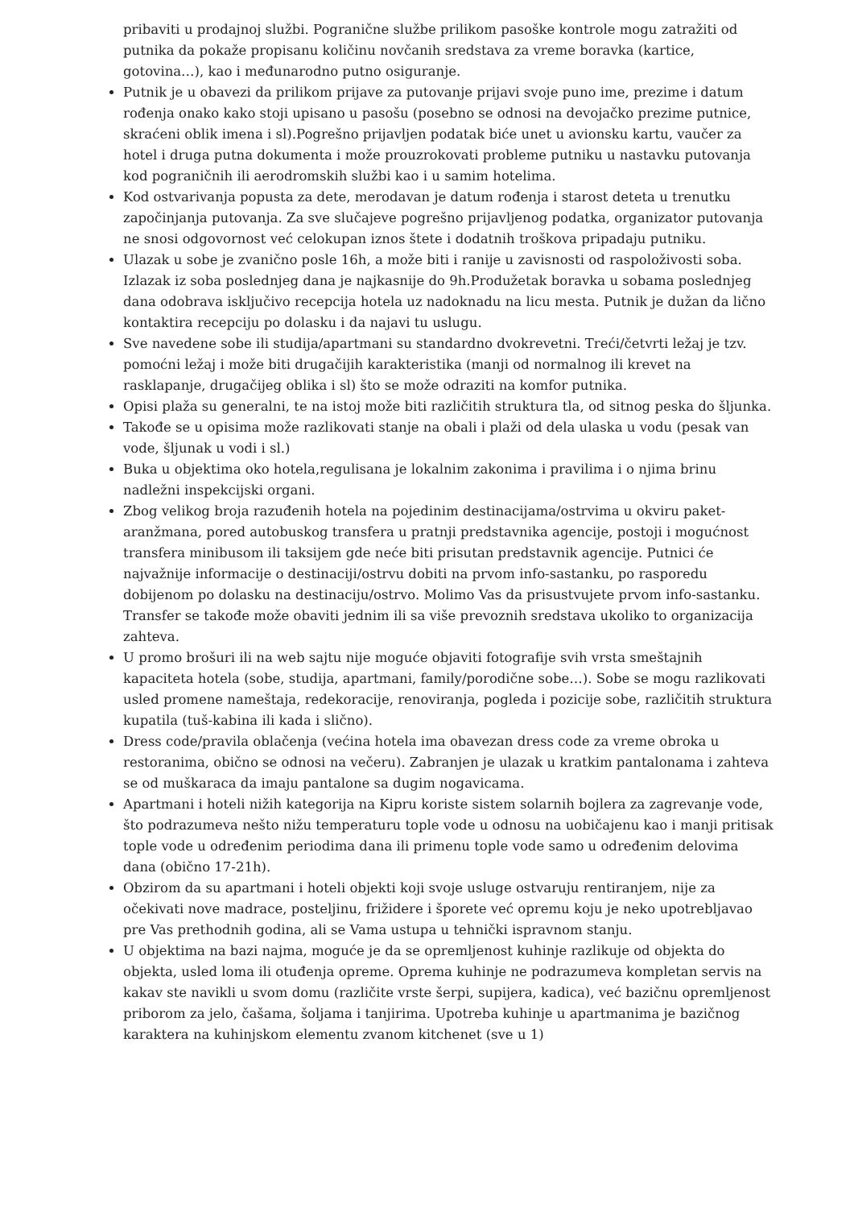pribaviti u prodajnoj službi. Pogranične službe prilikom pasoške kontrole mogu zatražiti od putnika da pokaže propisanu količinu novčanih sredstava za vreme boravka (kartice, gotovina…), kao i međunarodno putno osiguranje.
Putnik je u obavezi da prilikom prijave za putovanje prijavi svoje puno ime, prezime i datum rođenja onako kako stoji upisano u pasošu (posebno se odnosi na devojačko prezime putnice, skraćeni oblik imena i sl).Pogrešno prijavljen podatak biće unet u avionsku kartu, vaučer za hotel i druga putna dokumenta i može prouzrokovati probleme putniku u nastavku putovanja kod pograničnih ili aerodromskih službi kao i u samim hotelima.
Kod ostvarivanja popusta za dete, merodavan je datum rođenja i starost deteta u trenutku započinjanja putovanja. Za sve slučajeve pogrešno prijavljenog podatka, organizator putovanja ne snosi odgovornost već celokupan iznos štete i dodatnih troškova pripadaju putniku.
Ulazak u sobe je zvanično posle 16h, a može biti i ranije u zavisnosti od raspoloživosti soba. Izlazak iz soba poslednjeg dana je najkasnije do 9h.Produžetak boravka u sobama poslednjeg dana odobrava isključivo recepcija hotela uz nadoknadu na licu mesta. Putnik je dužan da lično kontaktira recepciju po dolasku i da najavi tu uslugu.
Sve navedene sobe ili studija/apartmani su standardno dvokrevetni. Treći/četvrti ležaj je tzv. pomoćni ležaj i može biti drugačijih karakteristika (manji od normalnog ili krevet na rasklapanje, drugačijeg oblika i sl) što se može odraziti na komfor putnika.
Opisi plaža su generalni, te na istoj može biti različitih struktura tla, od sitnog peska do šljunka.
Takođe se u opisima može razlikovati stanje na obali i plaži od dela ulaska u vodu (pesak van vode, šljunak u vodi i sl.)
Buka u objektima oko hotela,regulisana je lokalnim zakonima i pravilima i o njima brinu nadležni inspekcijski organi.
Zbog velikog broja razuđenih hotela na pojedinim destinacijama/ostrvima u okviru paket-aranžmana, pored autobuskog transfera u pratnji predstavnika agencije, postoji i mogućnost transfera minibusom ili taksijem gde neće biti prisutan predstavnik agencije. Putnici će najvažnije informacije o destinaciji/ostrvu dobiti na prvom info-sastanku, po rasporedu dobijenom po dolasku na destinaciju/ostrvo. Molimo Vas da prisustvujete prvom info-sastanku. Transfer se takođe može obaviti jednim ili sa više prevoznih sredstava ukoliko to organizacija zahteva.
U promo brošuri ili na web sajtu nije moguće objaviti fotografije svih vrsta smeštajnih kapaciteta hotela (sobe, studija, apartmani, family/porodične sobe…). Sobe se mogu razlikovati usled promene nameštaja, redekoracije, renoviranja, pogleda i pozicije sobe, različitih struktura kupatila (tuš-kabina ili kada i slično).
Dress code/pravila oblačenja (većina hotela ima obavezan dress code za vreme obroka u restoranima, obično se odnosi na večeru). Zabranjen je ulazak u kratkim pantalonama i zahteva se od muškaraca da imaju pantalone sa dugim nogavicama.
Apartmani i hoteli nižih kategorija na Kipru koriste sistem solarnih bojlera za zagrevanje vode, što podrazumeva nešto nižu temperaturu tople vode u odnosu na uobičajenu kao i manji pritisak tople vode u određenim periodima dana ili primenu tople vode samo u određenim delovima dana (obično 17-21h).
Obzirom da su apartmani i hoteli objekti koji svoje usluge ostvaruju rentiranjem, nije za očekivati nove madrace, posteljinu, frižidere i šporete već opremu koju je neko upotrebljavao pre Vas prethodnih godina, ali se Vama ustupa u tehnički ispravnom stanju.
U objektima na bazi najma, moguće je da se opremljenost kuhinje razlikuje od objekta do objekta, usled loma ili otuđenja opreme. Oprema kuhinje ne podrazumeva kompletan servis na kakav ste navikli u svom domu (različite vrste šerpi, supijera, kadica), već bazičnu opremljenost priborom za jelo, čašama, šoljama i tanjirima. Upotreba kuhinje u apartmanima je bazičnog karaktera na kuhinjskom elementu zvanom kitchenet (sve u 1)